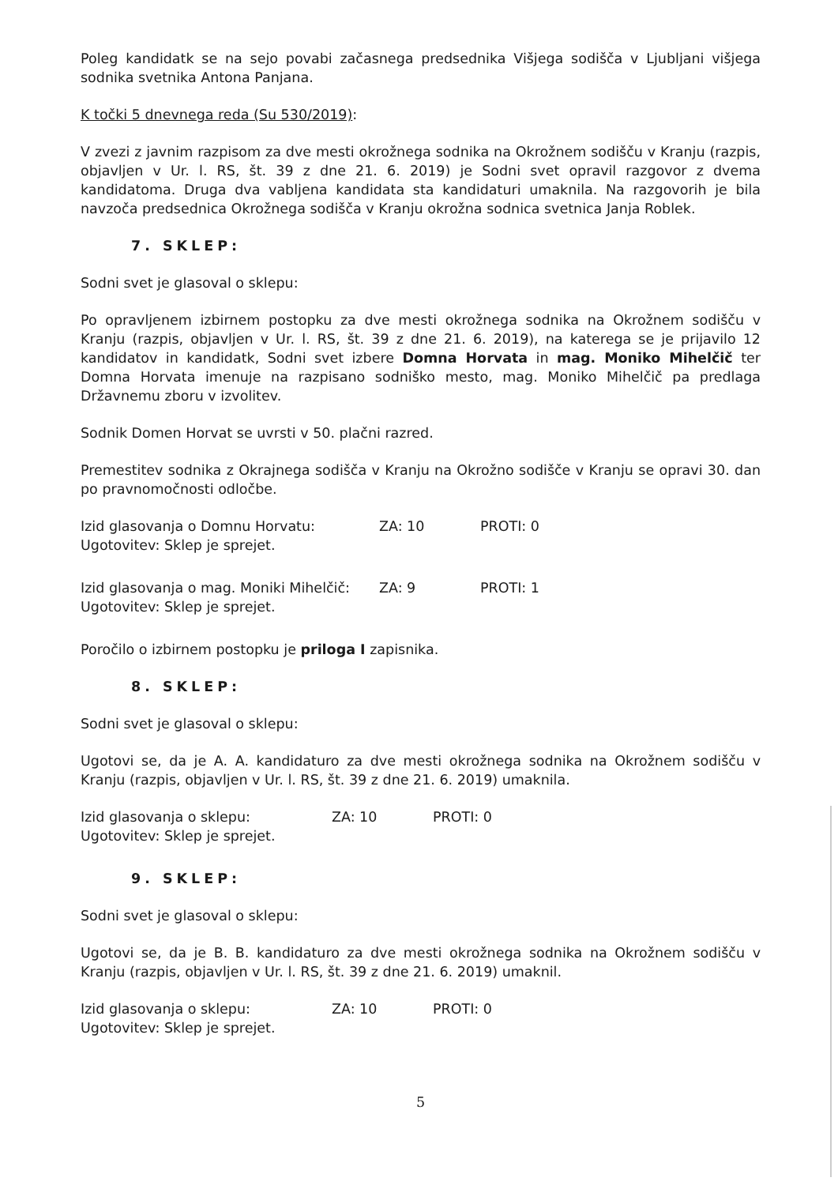Poleg kandidatk se na sejo povabi začasnega predsednika Višjega sodišča v Ljubljani višjega sodnika svetnika Antona Panjana.
K točki 5 dnevnega reda (Su 530/2019):
V zvezi z javnim razpisom za dve mesti okrožnega sodnika na Okrožnem sodišču v Kranju (razpis, objavljen v Ur. l. RS, št. 39 z dne 21. 6. 2019) je Sodni svet opravil razgovor z dvema kandidatoma. Druga dva vabljena kandidata sta kandidaturi umaknila. Na razgovorih je bila navzoča predsednica Okrožnega sodišča v Kranju okrožna sodnica svetnica Janja Roblek.
7. SKLEP:
Sodni svet je glasoval o sklepu:
Po opravljenem izbirnem postopku za dve mesti okrožnega sodnika na Okrožnem sodišču v Kranju (razpis, objavljen v Ur. l. RS, št. 39 z dne 21. 6. 2019), na katerega se je prijavilo 12 kandidatov in kandidatk, Sodni svet izbere Domna Horvata in mag. Moniko Mihelčič ter Domna Horvata imenuje na razpisano sodniško mesto, mag. Moniko Mihelčič pa predlaga Državnemu zboru v izvolitev.
Sodnik Domen Horvat se uvrsti v 50. plačni razred.
Premestitev sodnika z Okrajnega sodišča v Kranju na Okrožno sodišče v Kranju se opravi 30. dan po pravnomočnosti odločbe.
| Izid glasovanja o Domnu Horvatu: | ZA: 10 | PROTI: 0 |
| Ugotovitev: Sklep je sprejet. | | |
| Izid glasovanja o mag. Moniki Mihelčič: | ZA: 9 | PROTI: 1 |
| Ugotovitev: Sklep je sprejet. | | |
Poročilo o izbirnem postopku je priloga I zapisnika.
8. SKLEP:
Sodni svet je glasoval o sklepu:
Ugotovi se, da je A. A. kandidaturo za dve mesti okrožnega sodnika na Okrožnem sodišču v Kranju (razpis, objavljen v Ur. l. RS, št. 39 z dne 21. 6. 2019) umaknila.
| Izid glasovanja o sklepu: | ZA: 10 | PROTI: 0 |
| Ugotovitev: Sklep je sprejet. | | |
9. SKLEP:
Sodni svet je glasoval o sklepu:
Ugotovi se, da je B. B. kandidaturo za dve mesti okrožnega sodnika na Okrožnem sodišču v Kranju (razpis, objavljen v Ur. l. RS, št. 39 z dne 21. 6. 2019) umaknil.
| Izid glasovanja o sklepu: | ZA: 10 | PROTI: 0 |
| Ugotovitev: Sklep je sprejet. | | |
5